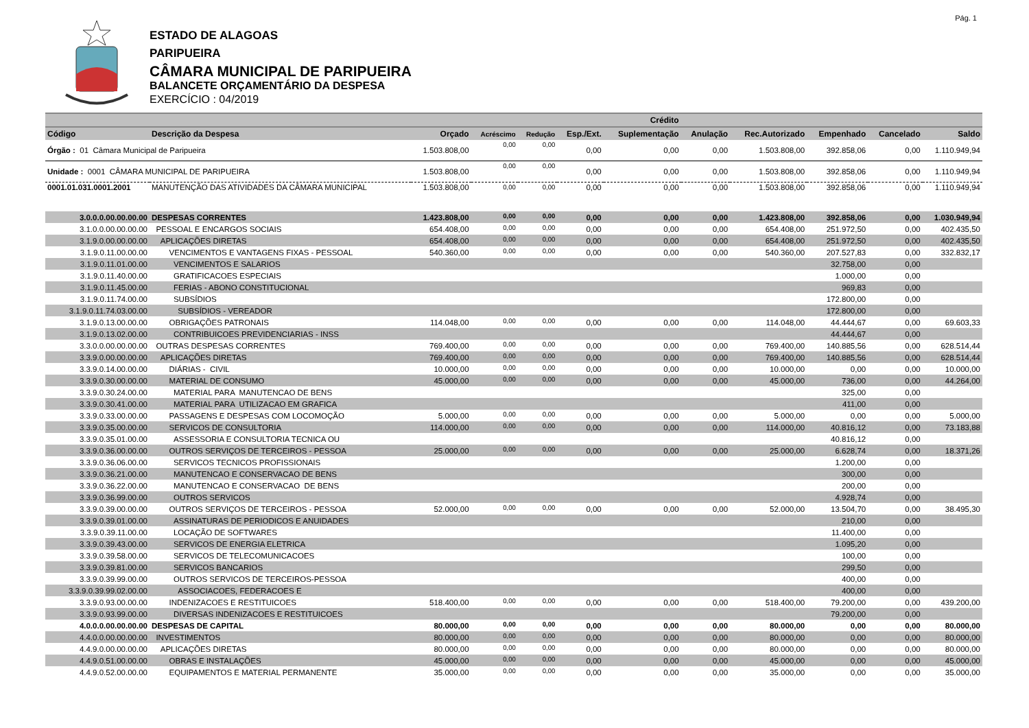Pág. 1
ESTADO DE ALAGOAS
PARIPUEIRA
CÂMARA MUNICIPAL DE PARIPUEIRA
BALANCETE ORÇAMENTÁRIO DA DESPESA
EXERCÍCIO : 04/2019
| | | | | | | Crédito | | | | | |
| --- | --- | --- | --- | --- | --- | --- | --- | --- | --- | --- | --- |
| Código | Descrição da Despesa | Orçado | Acréscimo | Redução | Esp./Ext. | Suplementação | Anulação | Rec.Autorizado | Empenhado | Cancelado | Saldo |
| Órgão : 01 Câmara Municipal de Paripueira | | 1.503.808,00 | 0,00 | 0,00 | 0,00 | 0,00 | 0,00 | 1.503.808,00 | 392.858,06 | 0,00 | 1.110.949,94 |
| Unidade : 0001 CÂMARA MUNICIPAL DE PARIPUEIRA | | 1.503.808,00 | 0,00 | 0,00 | 0,00 | 0,00 | 0,00 | 1.503.808,00 | 392.858,06 | 0,00 | 1.110.949,94 |
| 0001.01.031.0001.2001 | MANUTENÇÃO DAS ATIVIDADES DA CÂMARA MUNICIPAL | 1.503.808,00 | 0,00 | 0,00 | 0,00 | 0,00 | 0,00 | 1.503.808,00 | 392.858,06 | 0,00 | 1.110.949,94 |
| 3.0.0.0.00.00.00.00 | DESPESAS CORRENTES | 1.423.808,00 | 0,00 | 0,00 | 0,00 | 0,00 | 0,00 | 1.423.808,00 | 392.858,06 | 0,00 | 1.030.949,94 |
| 3.1.0.0.00.00.00.00 | PESSOAL E ENCARGOS SOCIAIS | 654.408,00 | 0,00 | 0,00 | 0,00 | 0,00 | 0,00 | 654.408,00 | 251.972,50 | 0,00 | 402.435,50 |
| 3.1.9.0.00.00.00.00 | APLICAÇÕES DIRETAS | 654.408,00 | 0,00 | 0,00 | 0,00 | 0,00 | 0,00 | 654.408,00 | 251.972,50 | 0,00 | 402.435,50 |
| 3.1.9.0.11.00.00.00 | VENCIMENTOS E VANTAGENS FIXAS - PESSOAL | 540.360,00 | 0,00 | 0,00 | 0,00 | 0,00 | 0,00 | 540.360,00 | 207.527,83 | 0,00 | 332.832,17 |
| 3.1.9.0.11.01.00.00 | VENCIMENTOS E SALARIOS | | | | | | | | 32.758,00 | 0,00 | |
| 3.1.9.0.11.40.00.00 | GRATIFICACOES ESPECIAIS | | | | | | | | 1.000,00 | 0,00 | |
| 3.1.9.0.11.45.00.00 | FERIAS - ABONO CONSTITUCIONAL | | | | | | | | 969,83 | 0,00 | |
| 3.1.9.0.11.74.00.00 | SUBSÍDIOS | | | | | | | | 172.800,00 | 0,00 | |
| 3.1.9.0.11.74.03.00.00 | SUBSÍDIOS - VEREADOR | | | | | | | | 172.800,00 | 0,00 | |
| 3.1.9.0.13.00.00.00 | OBRIGAÇÕES PATRONAIS | 114.048,00 | 0,00 | 0,00 | 0,00 | 0,00 | 0,00 | 114.048,00 | 44.444,67 | 0,00 | 69.603,33 |
| 3.1.9.0.13.02.00.00 | CONTRIBUICOES PREVIDENCIARIAS - INSS | | | | | | | | 44.444,67 | 0,00 | |
| 3.3.0.0.00.00.00.00 | OUTRAS DESPESAS CORRENTES | 769.400,00 | 0,00 | 0,00 | 0,00 | 0,00 | 0,00 | 769.400,00 | 140.885,56 | 0,00 | 628.514,44 |
| 3.3.9.0.00.00.00.00 | APLICAÇÕES DIRETAS | 769.400,00 | 0,00 | 0,00 | 0,00 | 0,00 | 0,00 | 769.400,00 | 140.885,56 | 0,00 | 628.514,44 |
| 3.3.9.0.14.00.00.00 | DIÁRIAS - CIVIL | 10.000,00 | 0,00 | 0,00 | 0,00 | 0,00 | 0,00 | 10.000,00 | 0,00 | 0,00 | 10.000,00 |
| 3.3.9.0.30.00.00.00 | MATERIAL DE CONSUMO | 45.000,00 | 0,00 | 0,00 | 0,00 | 0,00 | 0,00 | 45.000,00 | 736,00 | 0,00 | 44.264,00 |
| 3.3.9.0.30.24.00.00 | MATERIAL PARA MANUTENCAO DE BENS | | | | | | | | 325,00 | 0,00 | |
| 3.3.9.0.30.41.00.00 | MATERIAL PARA UTILIZACAO EM GRAFICA | | | | | | | | 411,00 | 0,00 | |
| 3.3.9.0.33.00.00.00 | PASSAGENS E DESPESAS COM LOCOMOÇÃO | 5.000,00 | 0,00 | 0,00 | 0,00 | 0,00 | 0,00 | 5.000,00 | 0,00 | 0,00 | 5.000,00 |
| 3.3.9.0.35.00.00.00 | SERVICOS DE CONSULTORIA | 114.000,00 | 0,00 | 0,00 | 0,00 | 0,00 | 0,00 | 114.000,00 | 40.816,12 | 0,00 | 73.183,88 |
| 3.3.9.0.35.01.00.00 | ASSESSORIA E CONSULTORIA TECNICA OU | | | | | | | | 40.816,12 | 0,00 | |
| 3.3.9.0.36.00.00.00 | OUTROS SERVIÇOS DE TERCEIROS - PESSOA | 25.000,00 | 0,00 | 0,00 | 0,00 | 0,00 | 0,00 | 25.000,00 | 6.628,74 | 0,00 | 18.371,26 |
| 3.3.9.0.36.06.00.00 | SERVICOS TECNICOS PROFISSIONAIS | | | | | | | | 1.200,00 | 0,00 | |
| 3.3.9.0.36.21.00.00 | MANUTENCAO E CONSERVACAO DE BENS | | | | | | | | 300,00 | 0,00 | |
| 3.3.9.0.36.22.00.00 | MANUTENCAO E CONSERVACAO DE BENS | | | | | | | | 200,00 | 0,00 | |
| 3.3.9.0.36.99.00.00 | OUTROS SERVICOS | | | | | | | | 4.928,74 | 0,00 | |
| 3.3.9.0.39.00.00.00 | OUTROS SERVIÇOS DE TERCEIROS - PESSOA | 52.000,00 | 0,00 | 0,00 | 0,00 | 0,00 | 0,00 | 52.000,00 | 13.504,70 | 0,00 | 38.495,30 |
| 3.3.9.0.39.01.00.00 | ASSINATURAS DE PERIODICOS E ANUIDADES | | | | | | | | 210,00 | 0,00 | |
| 3.3.9.0.39.11.00.00 | LOCAÇÃO DE SOFTWARES | | | | | | | | 11.400,00 | 0,00 | |
| 3.3.9.0.39.43.00.00 | SERVICOS DE ENERGIA ELETRICA | | | | | | | | 1.095,20 | 0,00 | |
| 3.3.9.0.39.58.00.00 | SERVICOS DE TELECOMUNICACOES | | | | | | | | 100,00 | 0,00 | |
| 3.3.9.0.39.81.00.00 | SERVICOS BANCARIOS | | | | | | | | 299,50 | 0,00 | |
| 3.3.9.0.39.99.00.00 | OUTROS SERVICOS DE TERCEIROS-PESSOA | | | | | | | | 400,00 | 0,00 | |
| 3.3.9.0.39.99.02.00.00 | ASSOCIACOES, FEDERACOES E | | | | | | | | 400,00 | 0,00 | |
| 3.3.9.0.93.00.00.00 | INDENIZACOES E RESTITUICOES | 518.400,00 | 0,00 | 0,00 | 0,00 | 0,00 | 0,00 | 518.400,00 | 79.200,00 | 0,00 | 439.200,00 |
| 3.3.9.0.93.99.00.00 | DIVERSAS INDENIZACOES E RESTITUICOES | | | | | | | | 79.200,00 | 0,00 | |
| 4.0.0.0.00.00.00.00 | DESPESAS DE CAPITAL | 80.000,00 | 0,00 | 0,00 | 0,00 | 0,00 | 0,00 | 80.000,00 | 0,00 | 0,00 | 80.000,00 |
| 4.4.0.0.00.00.00.00 | INVESTIMENTOS | 80.000,00 | 0,00 | 0,00 | 0,00 | 0,00 | 0,00 | 80.000,00 | 0,00 | 0,00 | 80.000,00 |
| 4.4.9.0.00.00.00.00 | APLICAÇÕES DIRETAS | 80.000,00 | 0,00 | 0,00 | 0,00 | 0,00 | 0,00 | 80.000,00 | 0,00 | 0,00 | 80.000,00 |
| 4.4.9.0.51.00.00.00 | OBRAS E INSTALAÇÕES | 45.000,00 | 0,00 | 0,00 | 0,00 | 0,00 | 0,00 | 45.000,00 | 0,00 | 0,00 | 45.000,00 |
| 4.4.9.0.52.00.00.00 | EQUIPAMENTOS E MATERIAL PERMANENTE | 35.000,00 | 0,00 | 0,00 | 0,00 | 0,00 | 0,00 | 35.000,00 | 0,00 | 0,00 | 35.000,00 |